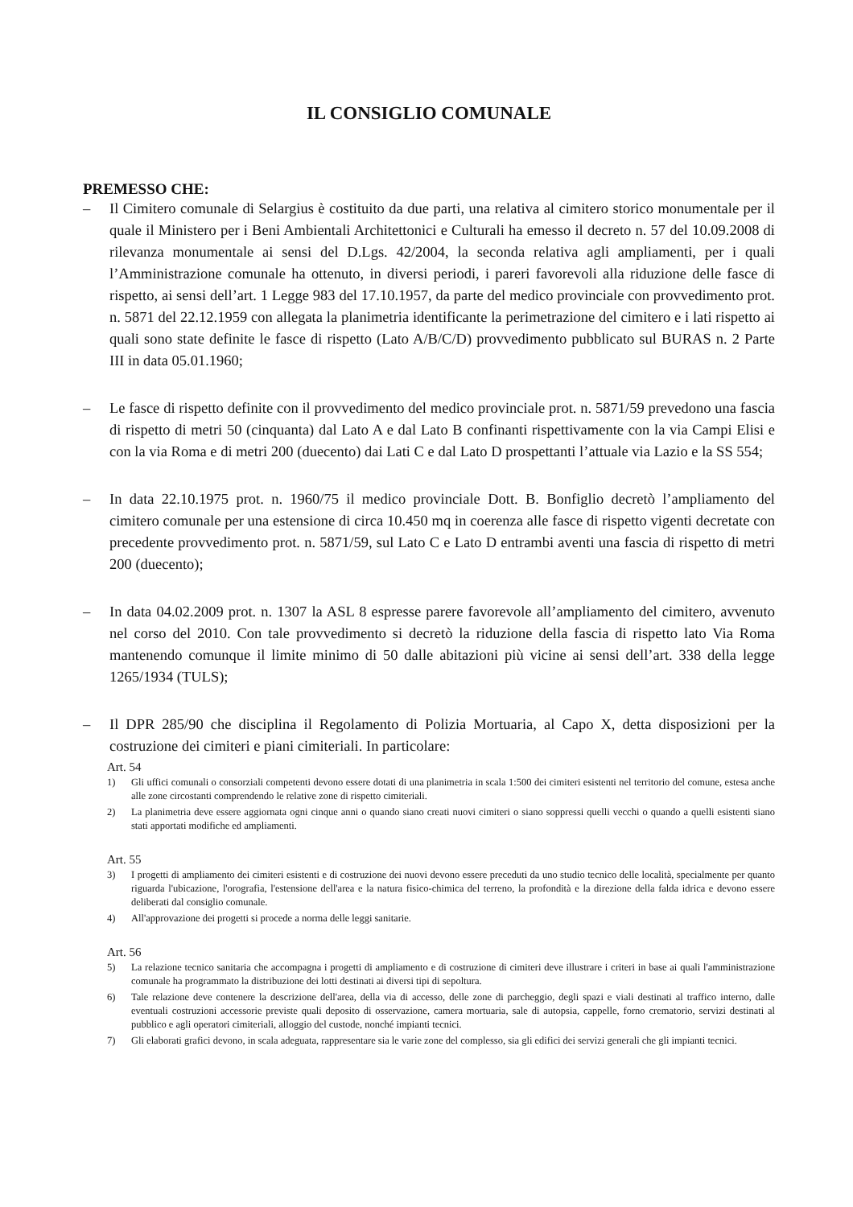IL CONSIGLIO COMUNALE
PREMESSO CHE:
– Il Cimitero comunale di Selargius è costituito da due parti, una relativa al cimitero storico monumentale per il quale il Ministero per i Beni Ambientali Architettonici e Culturali ha emesso il decreto n. 57 del 10.09.2008 di rilevanza monumentale ai sensi del D.Lgs. 42/2004, la seconda relativa agli ampliamenti, per i quali l’Amministrazione comunale ha ottenuto, in diversi periodi, i pareri favorevoli alla riduzione delle fasce di rispetto, ai sensi dell’art. 1 Legge 983 del 17.10.1957, da parte del medico provinciale con provvedimento prot. n. 5871 del 22.12.1959 con allegata la planimetria identificante la perimetrazione del cimitero e i lati rispetto ai quali sono state definite le fasce di rispetto (Lato A/B/C/D) provvedimento pubblicato sul BURAS n. 2 Parte III in data 05.01.1960;
– Le fasce di rispetto definite con il provvedimento del medico provinciale prot. n. 5871/59 prevedono una fascia di rispetto di metri 50 (cinquanta) dal Lato A e dal Lato B confinanti rispettivamente con la via Campi Elisi e con la via Roma e di metri 200 (duecento) dai Lati C e dal Lato D prospettanti l’attuale via Lazio e la SS 554;
– In data 22.10.1975 prot. n. 1960/75 il medico provinciale Dott. B. Bonfiglio decretò l’ampliamento del cimitero comunale per una estensione di circa 10.450 mq in coerenza alle fasce di rispetto vigenti decretate con precedente provvedimento prot. n. 5871/59, sul Lato C e Lato D entrambi aventi una fascia di rispetto di metri 200 (duecento);
– In data 04.02.2009 prot. n. 1307 la ASL 8 espresse parere favorevole all’ampliamento del cimitero, avvenuto nel corso del 2010. Con tale provvedimento si decretò la riduzione della fascia di rispetto lato Via Roma mantenendo comunque il limite minimo di 50 dalle abitazioni più vicine ai sensi dell’art. 338 della legge 1265/1934 (TULS);
– Il DPR 285/90 che disciplina il Regolamento di Polizia Mortuaria, al Capo X, detta disposizioni per la costruzione dei cimiteri e piani cimiteriali. In particolare:
Art. 54
1) Gli uffici comunali o consorziali competenti devono essere dotati di una planimetria in scala 1:500 dei cimiteri esistenti nel territorio del comune, estesa anche alle zone circostanti comprendendo le relative zone di rispetto cimiteriali.
2) La planimetria deve essere aggiornata ogni cinque anni o quando siano creati nuovi cimiteri o siano soppressi quelli vecchi o quando a quelli esistenti siano stati apportati modifiche ed ampliamenti.
Art. 55
3) I progetti di ampliamento dei cimiteri esistenti e di costruzione dei nuovi devono essere preceduti da uno studio tecnico delle località, specialmente per quanto riguarda l'ubicazione, l'orografia, l'estensione dell'area e la natura fisico-chimica del terreno, la profondità e la direzione della falda idrica e devono essere deliberati dal consiglio comunale.
4) All'approvazione dei progetti si procede a norma delle leggi sanitarie.
Art. 56
5) La relazione tecnico sanitaria che accompagna i progetti di ampliamento e di costruzione di cimiteri deve illustrare i criteri in base ai quali l'amministrazione comunale ha programmato la distribuzione dei lotti destinati ai diversi tipi di sepoltura.
6) Tale relazione deve contenere la descrizione dell'area, della via di accesso, delle zone di parcheggio, degli spazi e viali destinati al traffico interno, dalle eventuali costruzioni accessorie previste quali deposito di osservazione, camera mortuaria, sale di autopsia, cappelle, forno crematorio, servizi destinati al pubblico e agli operatori cimiteriali, alloggio del custode, nonché impianti tecnici.
7) Gli elaborati grafici devono, in scala adeguata, rappresentare sia le varie zone del complesso, sia gli edifici dei servizi generali che gli impianti tecnici.